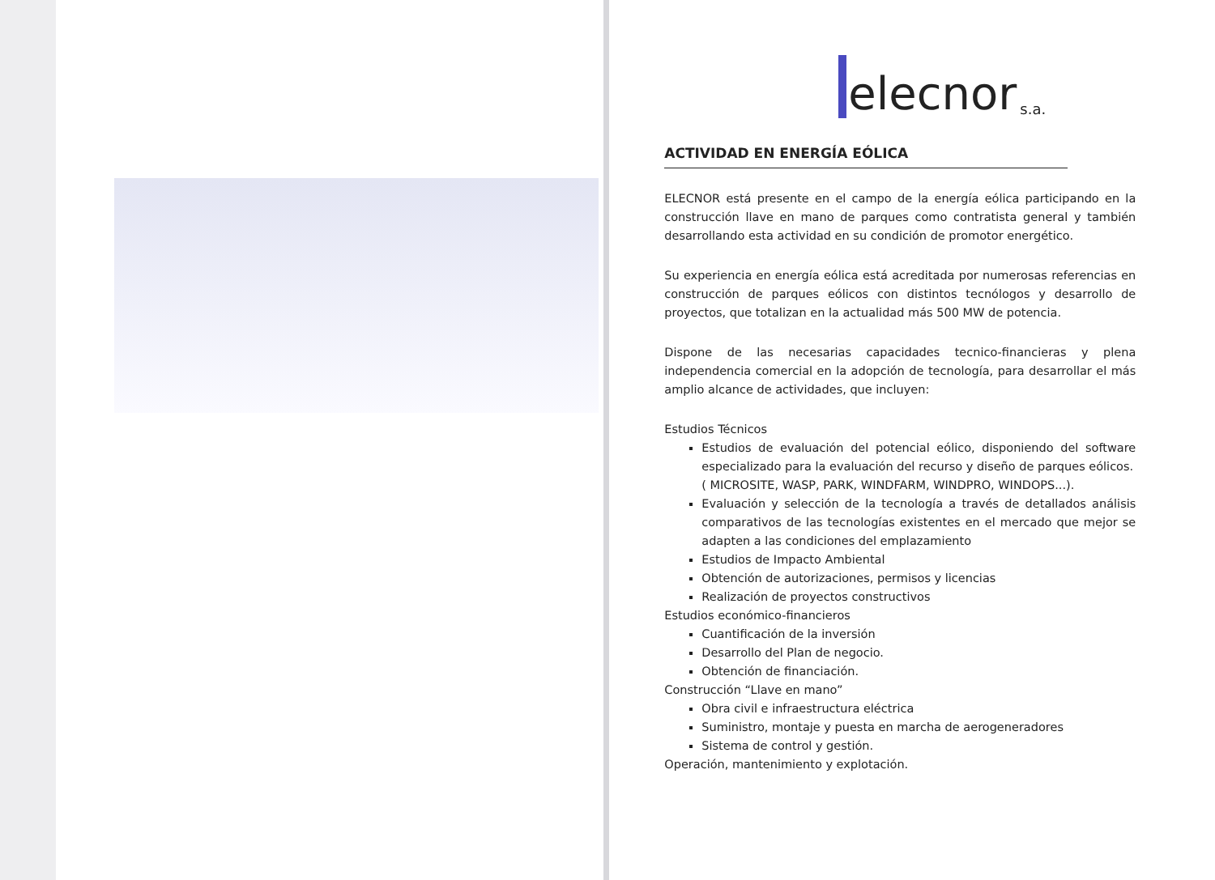elecnor s.a.
ACTIVIDAD EN ENERGÍA EÓLICA
ELECNOR está presente en el campo de la energía eólica participando en la construcción llave en mano de parques como contratista general y también desarrollando esta actividad en su condición de promotor energético.
Su experiencia en energía eólica está acreditada por numerosas referencias en construcción de parques eólicos con distintos tecnólogos y desarrollo de proyectos, que totalizan en la actualidad más 500 MW de potencia.
Dispone de las necesarias capacidades tecnico-financieras y plena independencia comercial en la adopción de tecnología, para desarrollar el más amplio alcance de actividades, que incluyen:
Estudios Técnicos
Estudios de evaluación del potencial eólico, disponiendo del software especializado para la evaluación del recurso y diseño de parques eólicos.
( MICROSITE, WASP, PARK, WINDFARM, WINDPRO, WINDOPS...).
Evaluación y selección de la tecnología a través de detallados análisis comparativos de las tecnologías existentes en el mercado que mejor se adapten a las condiciones del emplazamiento
Estudios de Impacto Ambiental
Obtención de autorizaciones, permisos y licencias
Realización de proyectos constructivos
Estudios económico-financieros
Cuantificación de la inversión
Desarrollo del Plan de negocio.
Obtención de financiación.
Construcción “Llave en mano”
Obra civil e infraestructura eléctrica
Suministro, montaje y puesta en marcha de aerogeneradores
Sistema de control y gestión.
Operación, mantenimiento y explotación.